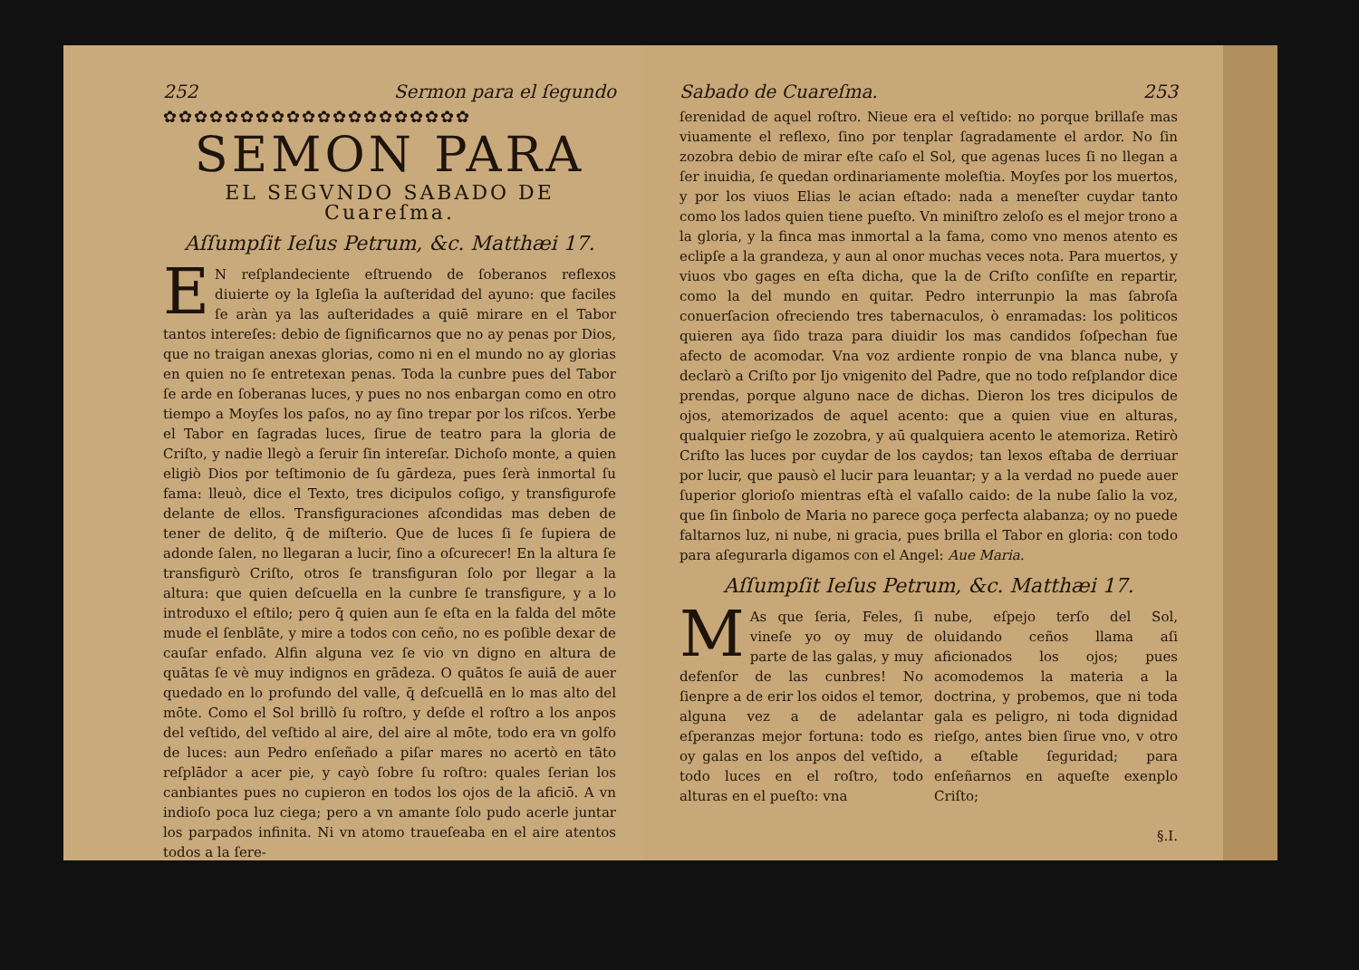252 Sermon para el ſegundo
✿✿✿✿✿✿✿✿✿✿✿✿✿✿✿✿✿✿✿✿
SEMON PARA
EL SEGVNDO SABADO DE
Cuareſma.
Aſſumpſit Ieſus Petrum, &c. Matthæi 17.
EN reſplandeciente eſtruendo de ſoberanos reflexos diuierte oy la Igleſia la auſteridad del ayuno: que faciles ſe aràn ya las auſteridades a quiē mirare en el Tabor tantos intereſes: debio de ſignificarnos que no ay penas por Dios, que no traigan anexas glorias, como ni en el mundo no ay glorias en quien no ſe entretexan penas. Toda la cunbre pues del Tabor ſe arde en ſoberanas luces, y pues no nos enbargan como en otro tiempo a Moyſes los paſos, no ay ſino trepar por los riſcos. Yerbe el Tabor en ſagradas luces, ſirue de teatro para la gloria de Criſto, y nadie llegò a ſeruir ſin intereſar. Dichoſo monte, a quien eligiò Dios por teſtimonio de ſu gārdeza, pues ſerà inmortal ſu fama: lleuò, dice el Texto, tres dicipulos coſigo, y transfigurofe delante de ellos. Transfiguraciones aſcondidas mas deben de tener de delito, q̄ de miſterio. Que de luces ſi ſe ſupiera de adonde ſalen, no llegaran a lucir, ſino a oſcurecer! En la altura ſe transfigurò Criſto, otros ſe transfiguran ſolo por llegar a la altura: que quien deſcuella en la cunbre ſe transfigure, y a lo introduxo el eſtilo; pero q̄ quien aun ſe eſta en la falda del mōte mude el ſenblāte, y mire a todos con ceño, no es poſible dexar de cauſar enfado. Alfin alguna vez ſe vio vn digno en altura de quātas ſe vè muy indignos en grādeza. O quātos ſe auiā de auer quedado en lo profundo del valle, q̄ deſcuellā en lo mas alto del mōte. Como el Sol brillò ſu roſtro, y deſde el roſtro a los anpos del veſtido, del veſtido al aire, del aire al mōte, todo era vn golfo de luces: aun Pedro enſeñado a piſar mares no acertò en tāto reſplādor a acer pie, y cayò ſobre ſu roſtro: quales ſerian los canbiantes pues no cupieron en todos los ojos de la aficiō. A vn indioſo poca luz ciega; pero a vn amante ſolo pudo acerle juntar los parpados infinita. Ni vn atomo traueſeaba en el aire atentos todos a la ſere-
Sabado de Cuareſma. 253
ſerenidad de aquel roſtro. Nieue era el veſtido: no porque brillaſe mas viuamente el reflexo, ſino por tenplar ſagradamente el ardor. No ſin zozobra debio de mirar eſte caſo el Sol, que agenas luces ſi no llegan a ſer inuidia, ſe quedan ordinariamente moleſtia. Moyſes por los muertos, y por los viuos Elias le acian eſtado: nada a meneſter cuydar tanto como los lados quien tiene pueſto. Vn miniſtro zeloſo es el mejor trono a la gloria, y la finca mas inmortal a la fama, como vno menos atento es eclipſe a la grandeza, y aun al onor muchas veces nota. Para muertos, y viuos vbo gages en eſta dicha, que la de Criſto conſiſte en repartir, como la del mundo en quitar. Pedro interrunpio la mas ſabroſa conuerſacion ofreciendo tres tabernaculos, ò enramadas: los politicos quieren aya ſido traza para diuidir los mas candidos ſoſpechan fue afecto de acomodar. Vna voz ardiente ronpio de vna blanca nube, y declarò a Criſto por Ijo vnigenito del Padre, que no todo reſplandor dice prendas, porque alguno nace de dichas. Dieron los tres dicipulos de ojos, atemorizados de aquel acento: que a quien viue en alturas, qualquier rieſgo le zozobra, y aū qualquiera acento le atemoriza. Retirò Criſto las luces por cuydar de los caydos; tan lexos eſtaba de derriuar por lucir, que pausò el lucir para leuantar; y a la verdad no puede auer ſuperior glorioſo mientras eſtà el vaſallo caido: de la nube ſalio la voz, que ſin ſinbolo de Maria no parece goça perfecta alabanza; oy no puede faltarnos luz, ni nube, ni gracia, pues brilla el Tabor en gloria: con todo para aſegurarla digamos con el Angel: Aue Maria.
Aſſumpſit Ieſus Petrum, &c. Matthæi 17.
MAs que ſeria, Feles, ſi vineſe yo oy muy de parte de las galas, y muy defenſor de las cunbres! No ſienpre a de erir los oidos el temor, alguna vez a de adelantar eſperanzas mejor fortuna: todo es oy galas en los anpos del veſtido, todo luces en el roſtro, todo alturas en el pueſto: vna
nube, eſpejo terſo del Sol, oluidando ceños llama aſi aficionados los ojos; pues acomodemos la materia a la doctrina, y probemos, que ni toda gala es peligro, ni toda dignidad rieſgo, antes bien ſirue vno, v otro a eſtable ſeguridad; para enſeñarnos en aqueſte exenplo Criſto;
§.I.